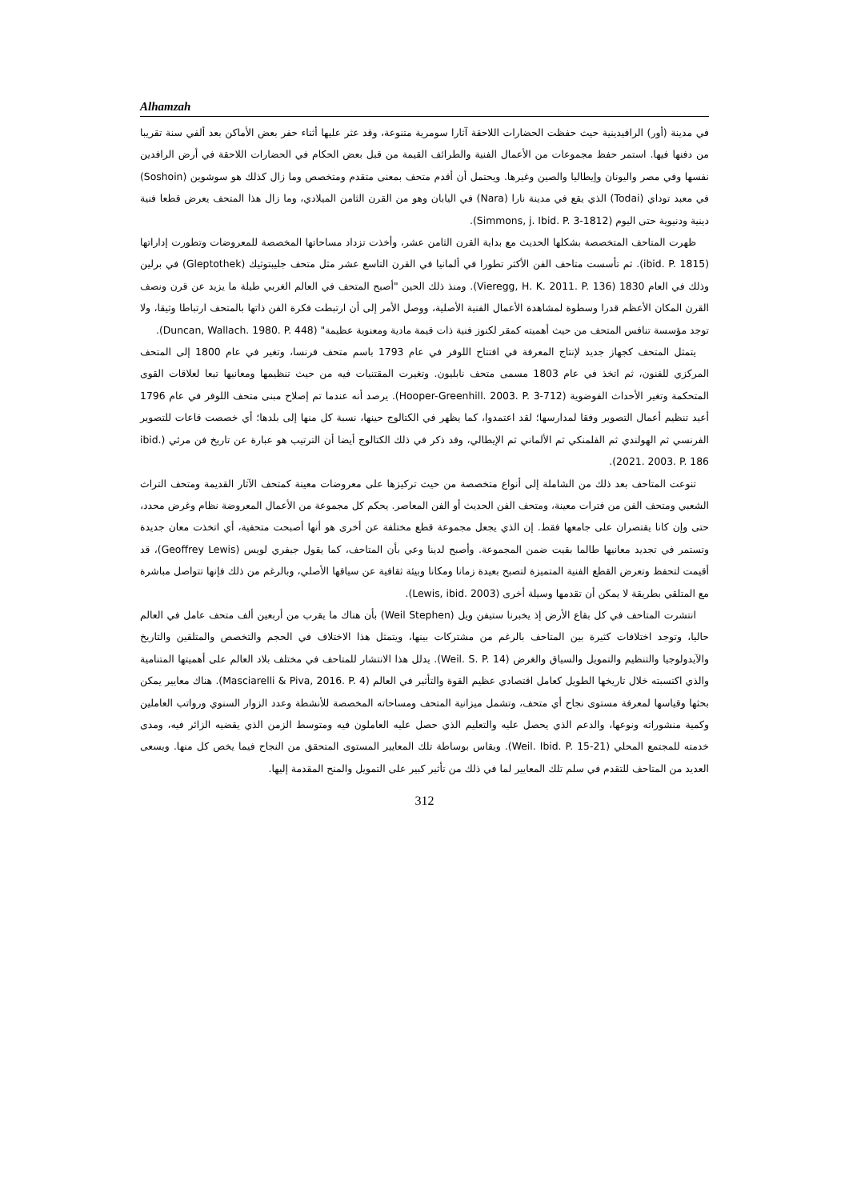Alhamzah
في مدينة (أور) الرافيدينية حيث حفظت الحضارات اللاحقة آثارا سومرية متنوعة، وقد عثر عليها أثناء حفر بعض الأماكن بعد ألفي سنة تقريبا من دفنها فيها. استمر حفظ مجموعات من الأعمال الفنية والطرائف القيمة من قبل بعض الحكام في الحضارات اللاحقة في أرض الرافدين نفسها وفي مصر واليونان وإيطاليا والصين وغيرها. ويحتمل أن أقدم متحف بمعنى متقدم ومتخصص وما زال كذلك هو سوشوين (Soshoin) في معبد توداي (Todai) الذي يقع في مدينة نارا (Nara) في اليابان وهو من القرن الثامن الميلادي، وما زال هذا المتحف يعرض قطعا فنية دينية ودنيوية حتى اليوم (Simmons, j. Ibid. P. 3-1812).
ظهرت المتاحف المتخصصة بشكلها الحديث مع بداية القرن الثامن عشر، وأخذت تزداد مساحاتها المخصصة للمعروضات وتطورت إداراتها (ibid. P. 1815). ثم تأسست متاحف الفن الأكثر تطورا في ألمانيا في القرن التاسع عشر مثل متحف جليبتوثيك (Gleptothek) في برلين وذلك في العام 1830 (Vieregg, H. K. 2011. P. 136). ومنذ ذلك الحين "أصبح المتحف في العالم الغربي طيلة ما يزيد عن قرن ونصف القرن المكان الأعظم قدرا وسطوة لمشاهدة الأعمال الفنية الأصلية، ووصل الأمر إلى أن ارتبطت فكرة الفن ذاتها بالمتحف ارتباطا وثيقا، ولا توجد مؤسسة تنافس المتحف من حيث أهميته كمقر لكنوز فنية ذات قيمة مادية ومعنوية عظيمة" (Duncan, Wallach. 1980. P. 448).
يتمثل المتحف كجهاز جديد لإنتاج المعرفة في افتتاح اللوفر في عام 1793 باسم متحف فرنسا، وتغير في عام 1800 إلى المتحف المركزي للفنون، ثم اتخذ في عام 1803 مسمى متحف نابليون. وتغيرت المقتنيات فيه من حيث تنظيمها ومعانيها تبعا لعلاقات القوى المتحكمة وتغير الأحداث الفوضوية (Hooper-Greenhill. 2003. P. 3-712). يرصد أنه عندما تم إصلاح مبنى متحف اللوفر في عام 1796 أعيد تنظيم أعمال التصوير وفقا لمدارسها؛ لقد اعتمدوا، كما يظهر في الكتالوج حينها، نسبة كل منها إلى بلدها؛ أي خصصت قاعات للتصوير الفرنسي ثم الهولندي ثم الفلمنكي ثم الألماني ثم الإيطالي، وقد ذكر في ذلك الكتالوج أيضا أن الترتيب هو عبارة عن تاريخ فن مرئي (ibid. 2021. 2003. P. 186).
تنوعت المتاحف بعد ذلك من الشاملة إلى أنواع متخصصة من حيث تركيزها على معروضات معينة كمتحف الآثار القديمة ومتحف التراث الشعبي ومتحف الفن من فترات معينة، ومتحف الفن الحديث أو الفن المعاصر. يحكم كل مجموعة من الأعمال المعروضة نظام وغرض محدد، حتى وإن كانا يقتصران على جامعها فقط. إن الذي يجعل مجموعة قطع مختلفة عن أخرى هو أنها أصبحت متحفية، أي اتخذت معان جديدة وتستمر في تجديد معانيها طالما بقيت ضمن المجموعة. وأصبح لدينا وعي بأن المتاحف، كما يقول جيفري لويس (Geoffrey Lewis)، قد أقيمت لتحفظ وتعرض القطع الفنية المتميزة لتصبح بعيدة زمانا ومكانا وبيئة ثقافية عن سياقها الأصلي، وبالرغم من ذلك فإنها تتواصل مباشرة مع المتلقي بطريقة لا يمكن أن تقدمها وسيلة أخرى (Lewis, ibid. 2003).
انتشرت المتاحف في كل بقاع الأرض إذ يخبرنا ستيفن ويل (Weil Stephen) بأن هناك ما يقرب من أربعين ألف متحف عامل في العالم حاليا، وتوجد اختلافات كثيرة بين المتاحف بالرغم من مشتركات بينها، ويتمثل هذا الاختلاف في الحجم والتخصص والمتلقين والتاريخ والآيدولوجيا والتنظيم والتمويل والسياق والغرض (Weil. S. P. 14). يدلل هذا الانتشار للمتاحف في مختلف بلاد العالم على أهميتها المتنامية والذي اكتسبته خلال تاريخها الطويل كعامل اقتصادي عظيم القوة والتأثير في العالم (Masciarelli & Piva, 2016. P. 4). هناك معايير يمكن بحثها وقياسها لمعرفة مستوى نجاح أي متحف، وتشمل ميزانية المتحف ومساحاته المخصصة للأنشطة وعدد الزوار السنوي ورواتب العاملين وكمية منشوراته ونوعها، والدعم الذي يحصل عليه والتعليم الذي حصل عليه العاملون فيه ومتوسط الزمن الذي يقضيه الزائر فيه، ومدى خدمته للمجتمع المحلي (Weil. Ibid. P. 15-21). ويقاس بوساطة تلك المعايير المستوى المتحقق من النجاح فيما يخص كل منها. ويسعى العديد من المتاحف للتقدم في سلم تلك المعايير لما في ذلك من تأثير كبير على التمويل والمنح المقدمة إليها.
312